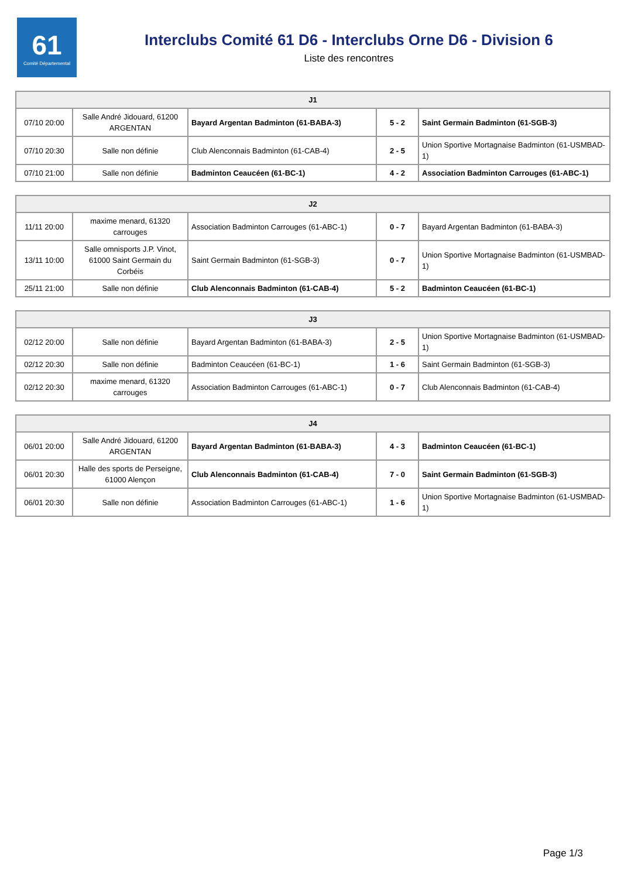61
Comité Départemental
Interclubs Comité 61 D6 - Interclubs Orne D6 - Division 6
Liste des rencontres
| J1 | | | | |
| --- | --- | --- | --- | --- |
| 07/10 20:00 | Salle André Jidouard, 61200 ARGENTAN | Bayard Argentan Badminton (61-BABA-3) | 5 - 2 | Saint Germain Badminton (61-SGB-3) |
| 07/10 20:30 | Salle non définie | Club Alenconnais Badminton (61-CAB-4) | 2 - 5 | Union Sportive Mortagnaise Badminton (61-USMBAD-1) |
| 07/10 21:00 | Salle non définie | Badminton Ceaucéen (61-BC-1) | 4 - 2 | Association Badminton Carrouges (61-ABC-1) |
| J2 | | | | |
| --- | --- | --- | --- | --- |
| 11/11 20:00 | maxime menard, 61320 carrouges | Association Badminton Carrouges (61-ABC-1) | 0 - 7 | Bayard Argentan Badminton (61-BABA-3) |
| 13/11 10:00 | Salle omnisports J.P. Vinot, 61000 Saint Germain du Corbéis | Saint Germain Badminton (61-SGB-3) | 0 - 7 | Union Sportive Mortagnaise Badminton (61-USMBAD-1) |
| 25/11 21:00 | Salle non définie | Club Alenconnais Badminton (61-CAB-4) | 5 - 2 | Badminton Ceaucéen (61-BC-1) |
| J3 | | | | |
| --- | --- | --- | --- | --- |
| 02/12 20:00 | Salle non définie | Bayard Argentan Badminton (61-BABA-3) | 2 - 5 | Union Sportive Mortagnaise Badminton (61-USMBAD-1) |
| 02/12 20:30 | Salle non définie | Badminton Ceaucéen (61-BC-1) | 1 - 6 | Saint Germain Badminton (61-SGB-3) |
| 02/12 20:30 | maxime menard, 61320 carrouges | Association Badminton Carrouges (61-ABC-1) | 0 - 7 | Club Alenconnais Badminton (61-CAB-4) |
| J4 | | | | |
| --- | --- | --- | --- | --- |
| 06/01 20:00 | Salle André Jidouard, 61200 ARGENTAN | Bayard Argentan Badminton (61-BABA-3) | 4 - 3 | Badminton Ceaucéen (61-BC-1) |
| 06/01 20:30 | Halle des sports de Perseigne, 61000 Alençon | Club Alenconnais Badminton (61-CAB-4) | 7 - 0 | Saint Germain Badminton (61-SGB-3) |
| 06/01 20:30 | Salle non définie | Association Badminton Carrouges (61-ABC-1) | 1 - 6 | Union Sportive Mortagnaise Badminton (61-USMBAD-1) |
Page 1/3